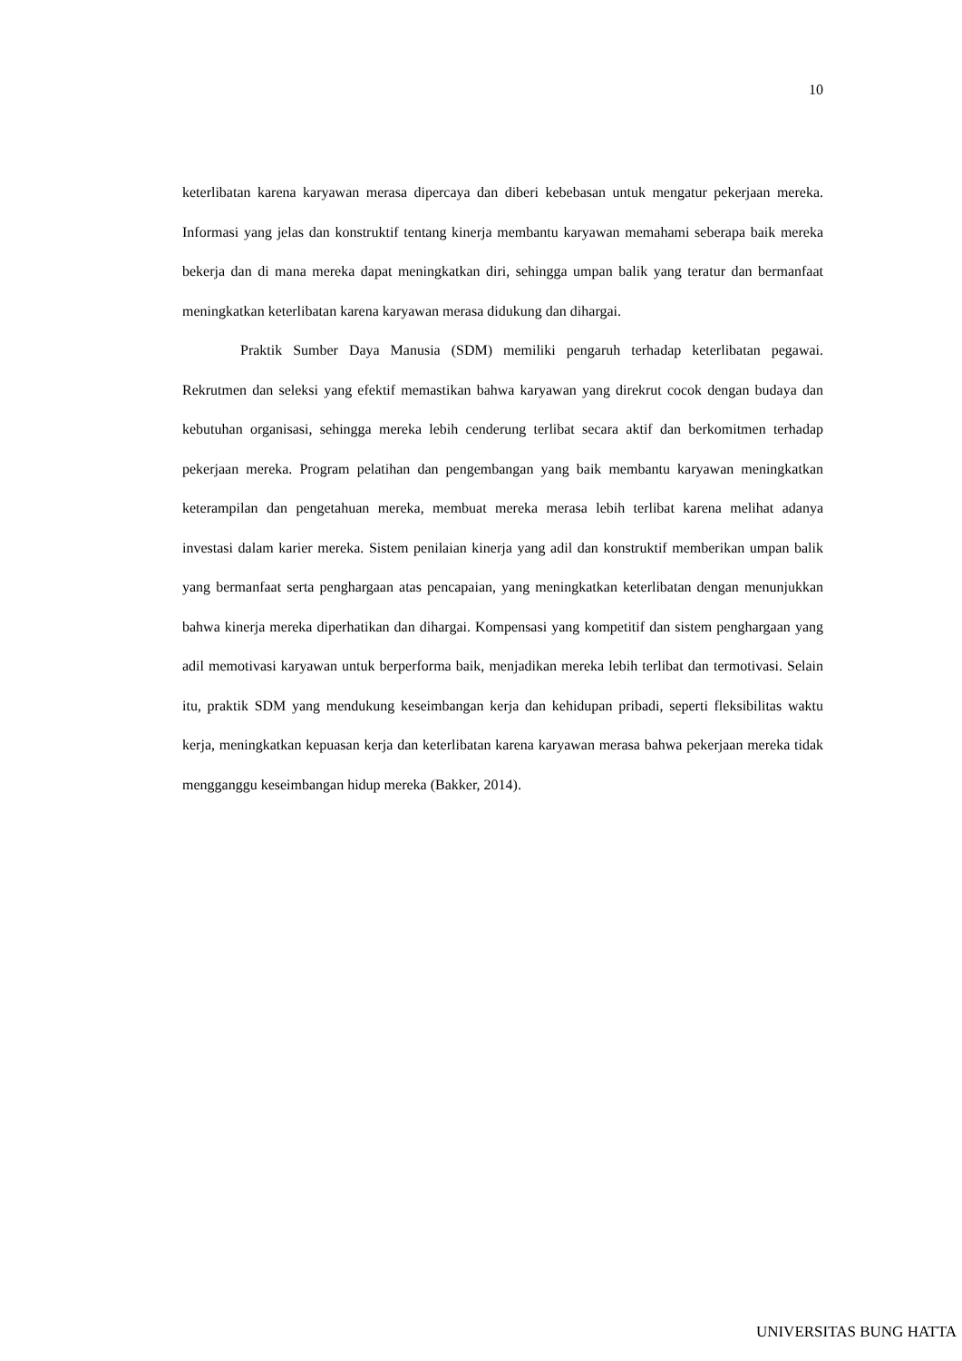10
keterlibatan karena karyawan merasa dipercaya dan diberi kebebasan untuk mengatur pekerjaan mereka. Informasi yang jelas dan konstruktif tentang kinerja membantu karyawan memahami seberapa baik mereka bekerja dan di mana mereka dapat meningkatkan diri, sehingga umpan balik yang teratur dan bermanfaat meningkatkan keterlibatan karena karyawan merasa didukung dan dihargai.
Praktik Sumber Daya Manusia (SDM) memiliki pengaruh terhadap keterlibatan pegawai. Rekrutmen dan seleksi yang efektif memastikan bahwa karyawan yang direkrut cocok dengan budaya dan kebutuhan organisasi, sehingga mereka lebih cenderung terlibat secara aktif dan berkomitmen terhadap pekerjaan mereka. Program pelatihan dan pengembangan yang baik membantu karyawan meningkatkan keterampilan dan pengetahuan mereka, membuat mereka merasa lebih terlibat karena melihat adanya investasi dalam karier mereka. Sistem penilaian kinerja yang adil dan konstruktif memberikan umpan balik yang bermanfaat serta penghargaan atas pencapaian, yang meningkatkan keterlibatan dengan menunjukkan bahwa kinerja mereka diperhatikan dan dihargai. Kompensasi yang kompetitif dan sistem penghargaan yang adil memotivasi karyawan untuk berperforma baik, menjadikan mereka lebih terlibat dan termotivasi. Selain itu, praktik SDM yang mendukung keseimbangan kerja dan kehidupan pribadi, seperti fleksibilitas waktu kerja, meningkatkan kepuasan kerja dan keterlibatan karena karyawan merasa bahwa pekerjaan mereka tidak mengganggu keseimbangan hidup mereka (Bakker, 2014).
UNIVERSITAS BUNG HATTA